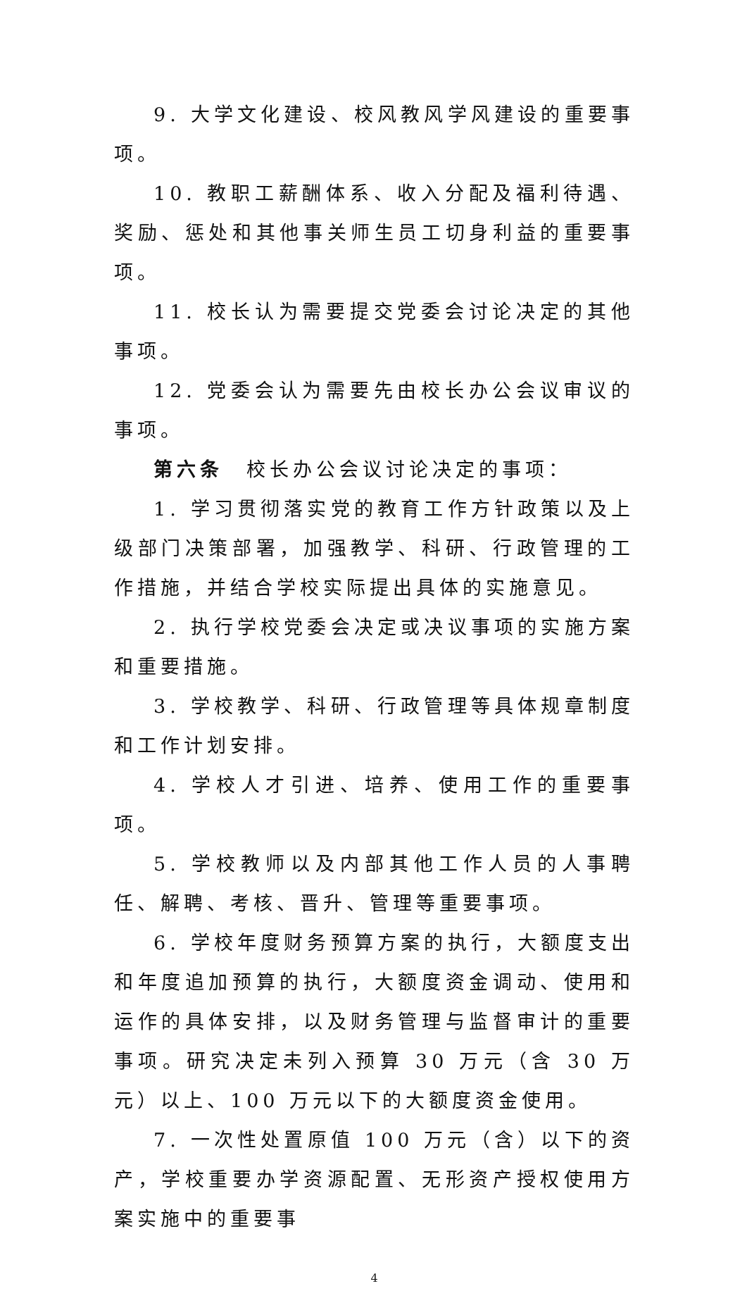9. 大学文化建设、校风教风学风建设的重要事项。
10. 教职工薪酬体系、收入分配及福利待遇、奖励、惩处和其他事关师生员工切身利益的重要事项。
11. 校长认为需要提交党委会讨论决定的其他事项。
12. 党委会认为需要先由校长办公会议审议的事项。
第六条　校长办公会议讨论决定的事项：
1. 学习贯彻落实党的教育工作方针政策以及上级部门决策部署，加强教学、科研、行政管理的工作措施，并结合学校实际提出具体的实施意见。
2. 执行学校党委会决定或决议事项的实施方案和重要措施。
3. 学校教学、科研、行政管理等具体规章制度和工作计划安排。
4. 学校人才引进、培养、使用工作的重要事项。
5. 学校教师以及内部其他工作人员的人事聘任、解聘、考核、晋升、管理等重要事项。
6. 学校年度财务预算方案的执行，大额度支出和年度追加预算的执行，大额度资金调动、使用和运作的具体安排，以及财务管理与监督审计的重要事项。研究决定未列入预算 30 万元（含 30 万元）以上、100 万元以下的大额度资金使用。
7. 一次性处置原值 100 万元（含）以下的资产，学校重要办学资源配置、无形资产授权使用方案实施中的重要事
4